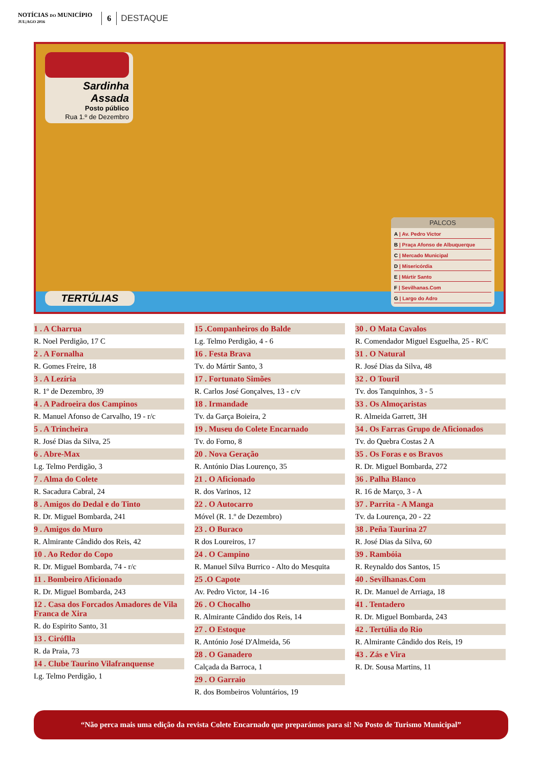NOTÍCIAS DO MUNICÍPIO
JUL|AGO 2016
6
DESTAQUE
Sardinha Assada
Posto público
Rua 1.º de Dezembro
TERTÚLIAS
PALCOS
A | Av. Pedro Victor
B | Praça Afonso de Albuquerque
C | Mercado Municipal
D | Misericórdia
E | Mártir Santo
F | Sevilhanas.Com
G | Largo do Adro
1 . A Charrua
R. Noel Perdigão, 17 C
2 . A Fornalha
R. Gomes Freire, 18
3 . A Lezíria
R. 1º de Dezembro, 39
4 . A Padroeira dos Campinos
R. Manuel Afonso de Carvalho, 19 - r/c
5 . A Trincheira
R. José Dias da Silva, 25
6 . Abre-Max
Lg. Telmo Perdigão, 3
7 . Alma do Colete
R. Sacadura Cabral, 24
8 . Amigos do Dedal e do Tinto
R. Dr. Miguel Bombarda, 241
9 . Amigos do Muro
R. Almirante Cândido dos Reis, 42
10 . Ao Redor do Copo
R. Dr. Miguel Bombarda, 74 - r/c
11 . Bombeiro Aficionado
R. Dr. Miguel Bombarda, 243
12 . Casa dos Forcados Amadores de Vila Franca de Xira
R. do Espirito Santo, 31
13 . Ciróflla
R. da Praia, 73
14 . Clube Taurino Vilafranquense
Lg. Telmo Perdigão, 1
15 .Companheiros do Balde
Lg. Telmo Perdigão, 4 - 6
16 . Festa Brava
Tv. do Mártir Santo, 3
17 . Fortunato Simões
R. Carlos José Gonçalves, 13 - c/v
18 . Irmandade
Tv. da Garça Boieira, 2
19 . Museu do Colete Encarnado
Tv. do Forno, 8
20 . Nova Geração
R. António Dias Lourenço, 35
21 . O Aficionado
R. dos Varinos, 12
22 . O Autocarro
Móvel (R. 1.º de Dezembro)
23 . O Buraco
R dos Loureiros, 17
24 . O Campino
R. Manuel Silva Burrico - Alto do Mesquita
25 .O Capote
Av. Pedro Victor, 14 -16
26 . O Chocalho
R. Almirante Cândido dos Reis, 14
27 . O Estoque
R. António José D'Almeida, 56
28 . O Ganadero
Calçada da Barroca, 1
29 . O Garraio
R. dos Bombeiros Voluntários, 19
30 . O Mata Cavalos
R. Comendador Miguel Esguelha, 25 - R/C
31 . O Natural
R. José Dias da Silva, 48
32 . O Touril
Tv. dos Tanquinhos, 3 - 5
33 . Os Almoçaristas
R. Almeida Garrett, 3H
34 . Os Farras Grupo de Aficionados
Tv. do Quebra Costas 2 A
35 . Os Foras e os Bravos
R. Dr. Miguel Bombarda, 272
36 . Palha Blanco
R. 16 de Março, 3 - A
37 . Parrita - A Manga
Tv. da Lourença, 20 - 22
38 . Peña Taurina 27
R. José Dias da Silva, 60
39 . Rambóia
R. Reynaldo dos Santos, 15
40 . Sevilhanas.Com
R. Dr. Manuel de Arriaga, 18
41 . Tentadero
R. Dr. Miguel Bombarda, 243
42 . Tertúlia do Rio
R. Almirante Cândido dos Reis, 19
43 . Zás e Vira
R. Dr. Sousa Martins, 11
“Não perca mais uma edição da revista Colete Encarnado que preparámos para si! No Posto de Turismo Municipal”